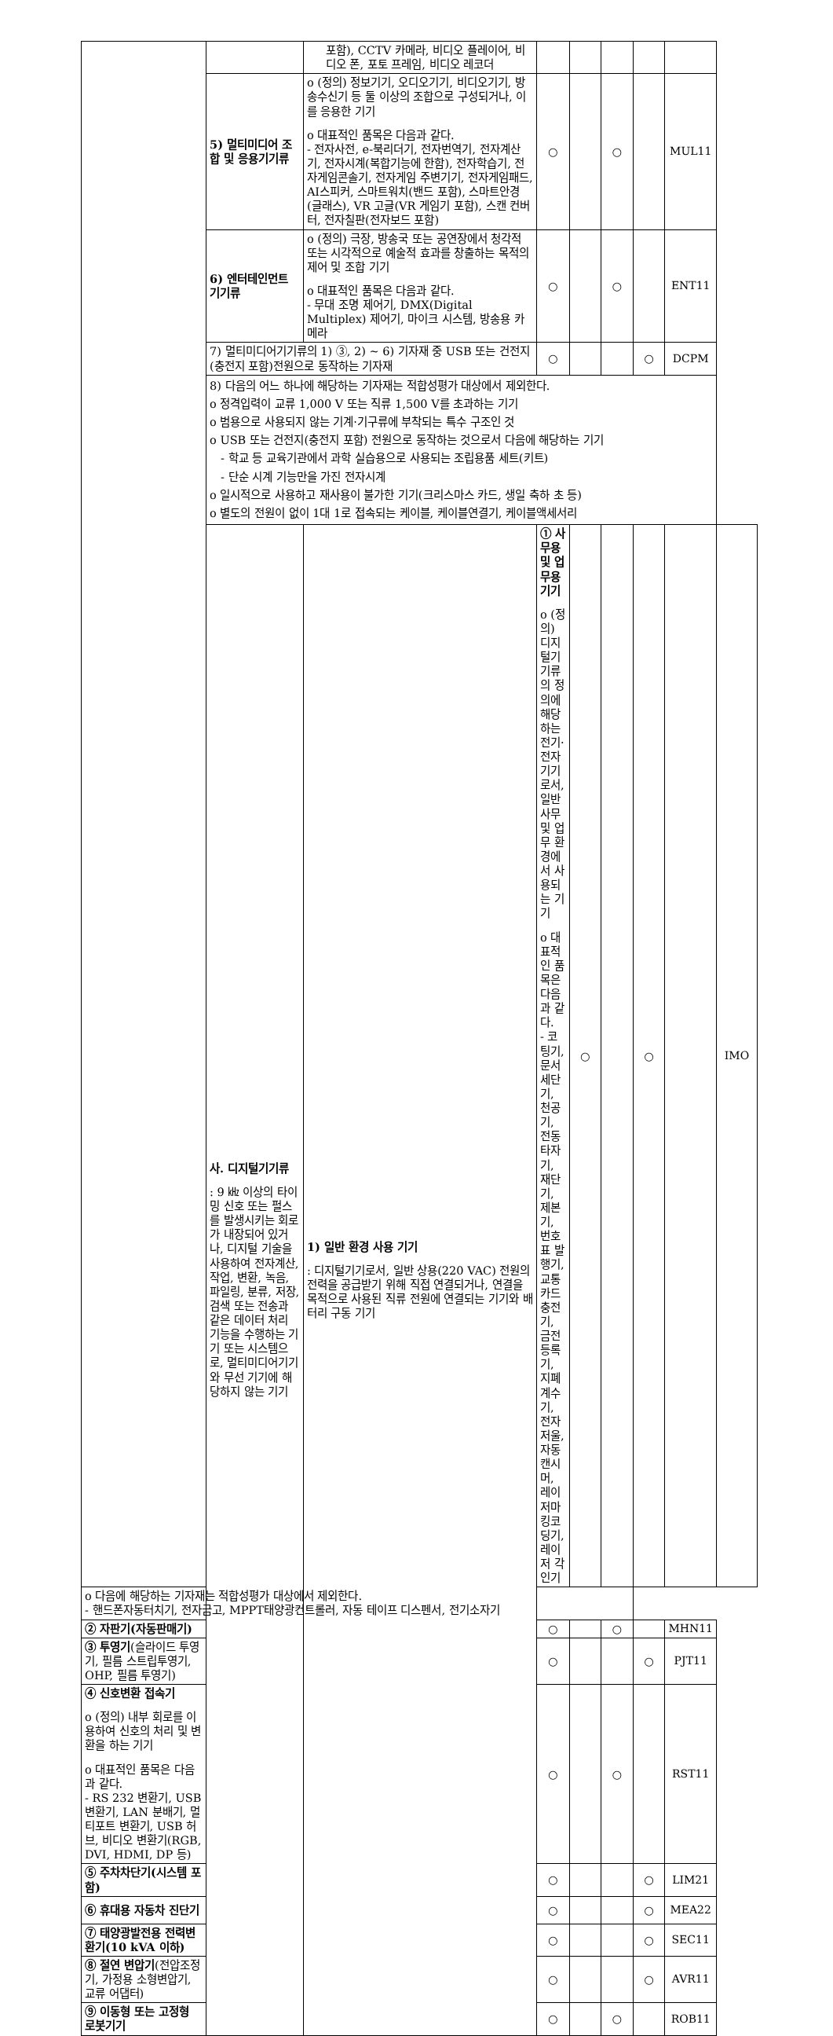| | | 포함), CCTV 카메라, 비디오 플레이어, 비디오 폰, 포토 프레임, 비디오 레코더 | | | | | | |
| | 5) 멀티미디어 조합 및 응용기기류 | o (정의) 정보기기, 오디오기기, 비디오기기, 방송수신기 등 둘 이상의 조합으로 구성되거나, 이를 응용한 기기 o 대표적인 품목은 다음과 같다. - 전자사전, e-북리더기, 전자번역기, 전자계산기, 전자시계(복합기능에 한함), 전자학습기, 전자게임콘솔기, 전자게임 주변기기, 전자게임패드, AI스피커, 스마트워치(밴드 포함), 스마트안경(글래스), VR 고글(VR 게임기 포함), 스캔 컨버터, 전자칠판(전자보드 포함) | ○ | | ○ | | MUL11 | |
| | 6) 엔터테인먼트 기기류 | o (정의) 극장, 방송국 또는 공연장에서 청각적 또는 시각적으로 예술적 효과를 창출하는 목적의 제어 및 조합 기기 o 대표적인 품목은 다음과 같다. - 무대 조명 제어기, DMX(Digital Multiplex) 제어기, 마이크 시스템, 방송용 카메라 | ○ | | ○ | | ENT11 | |
| | 7) 멀티미디어기기류의 1) ③, 2) ~ 6) 기자재 중 USB 또는 건전지(충전지 포함)전원으로 동작하는 기자재 | | ○ | | | ○ | DCPM | |
| | 8) 다음의 어느 하나에 해당하는 기자재는 적합성평가 대상에서 제외한다. o 정격입력이 교류 1,000 V 또는 직류 1,500 V를 초과하는 기기 o 범용으로 사용되지 않는 기계·기구류에 부착되는 특수 구조인 것 o USB 또는 건전지(충전지 포함) 전원으로 동작하는 것으로서 다음에 해당하는 기기 - 학교 등 교육기관에서 과학 실습용으로 사용되는 조립용품 세트(키트) - 단순 시계 기능만을 가진 전자시계 o 일시적으로 사용하고 재사용이 불가한 기기(크리스마스 카드, 생일 축하 초 등) o 별도의 전원이 없이 1대 1로 접속되는 케이블, 케이블연결기, 케이블액세서리 | | | | | | | |
| | 사. 디지털기기류 : 9 ㎑ 이상의 타이밍 신호 또는 펄스를 발생시키는 회로가 내장되어 있거나, 디지털 기술을 사용하여 전자계산, 작업, 변환, 녹음, 파일링, 분류, 저장, 검색 또는 전송과 같은 데이터 처리 기능을 수행하는 기기 또는 시스템으로, 멀티미디어기기와 무선 기기에 해당하지 않는 기기 | 1) 일반 환경 사용 기기 : 디지털기기로서, 일반 상용(220 VAC) 전원의 전력을 공급받기 위해 직접 연결되거나, 연결을 목적으로 사용된 직류 전원에 연결되는 기기와 배터리 구동 기기 | ① 사무용 및 업무용 기기 o (정의) 디지털기기류의 정의에 해당하는 전기·전자기기로서, 일반 사무 및 업무 환경에서 사용되는 기기 o 대표적인 품목은 다음과 같다. - 코팅기, 문서세단기, 천공기, 전동타자기, 재단기, 제본기, 번호표 발행기, 교통카드 충전기, 금전등록기, 지폐계수기, 전자저울, 자동 캔시머, 레이저마킹코딩기, 레이저 각인기 | ○ | | ○ | | IMO |
| o 다음에 해당하는 기자재는 적합성평가 대상에서 제외한다. - 핸드폰자동터치기, 전자금고, MPPT태양광컨트롤러, 자동 테이프 디스펜서, 전기소자기 | | | | | | | | |
| ② 자판기(자동판매기) | | | ○ | | ○ | | MHN11 | |
| ③ 투영기 (슬라이드 투영기, 필름 스트립투영기, OHP, 필름 투영기) | | | ○ | | | ○ | PJT11 | |
| ④ 신호변환 접속기 o (정의) 내부 회로를 이용하여 신호의 처리 및 변환을 하는 기기 o 대표적인 품목은 다음과 같다. - RS 232 변환기, USB 변환기, LAN 분배기, 멀티포트 변환기, USB 허브, 비디오 변환기(RGB, DVI, HDMI, DP 등) | | | ○ | | ○ | | RST11 | |
| ⑤ 주차차단기(시스템 포함) | | | ○ | | | ○ | LIM21 | |
| ⑥ 휴대용 자동차 진단기 | | | ○ | | | ○ | MEA22 | |
| ⑦ 태양광발전용 전력변환기(10 kVA 이하) | | | ○ | | | ○ | SEC11 | |
| ⑧ 절연 변압기 (전압조정기, 가정용 소형변압기, 교류 어댑터) | | | ○ | | | ○ | AVR11 | |
| ⑨ 이동형 또는 고정형 로봇기기 | | | ○ | | ○ | | ROB11 | |